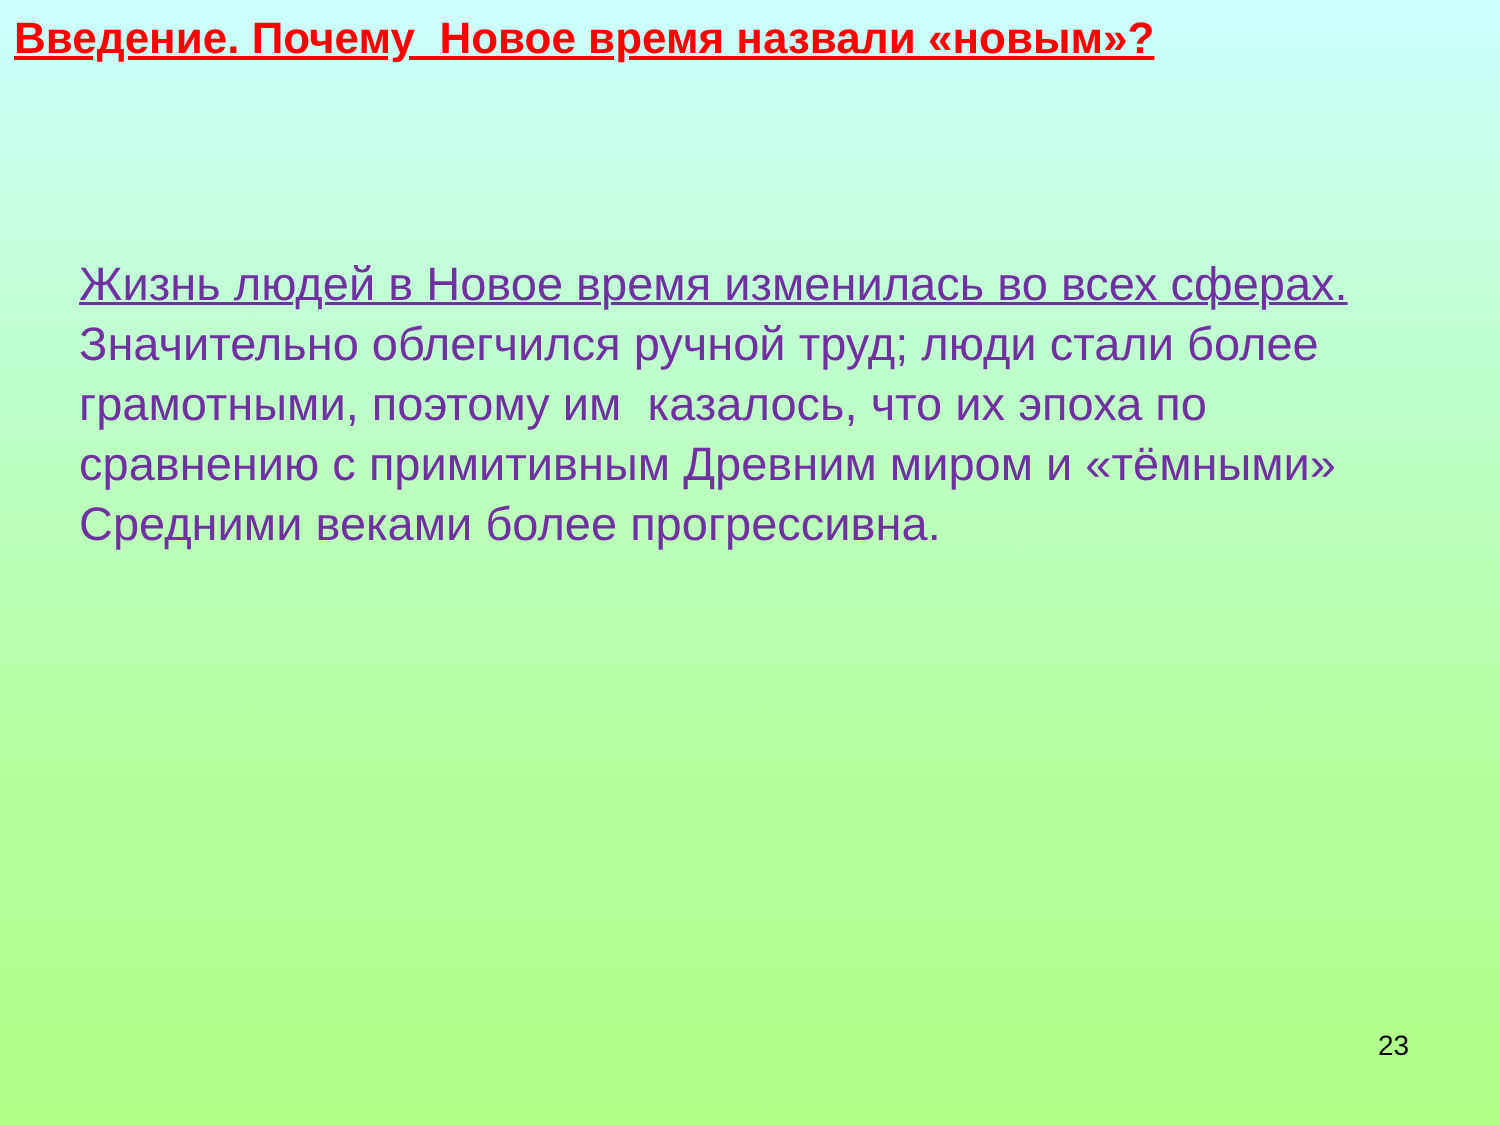Введение. Почему Новое время назвали «новым»?
Жизнь людей в Новое время изменилась во всех сферах. Значительно облегчился ручной труд; люди стали более грамотными, поэтому им казалось, что их эпоха по сравнению с примитивным Древним миром и «тёмными» Средними веками более прогрессивна.
23